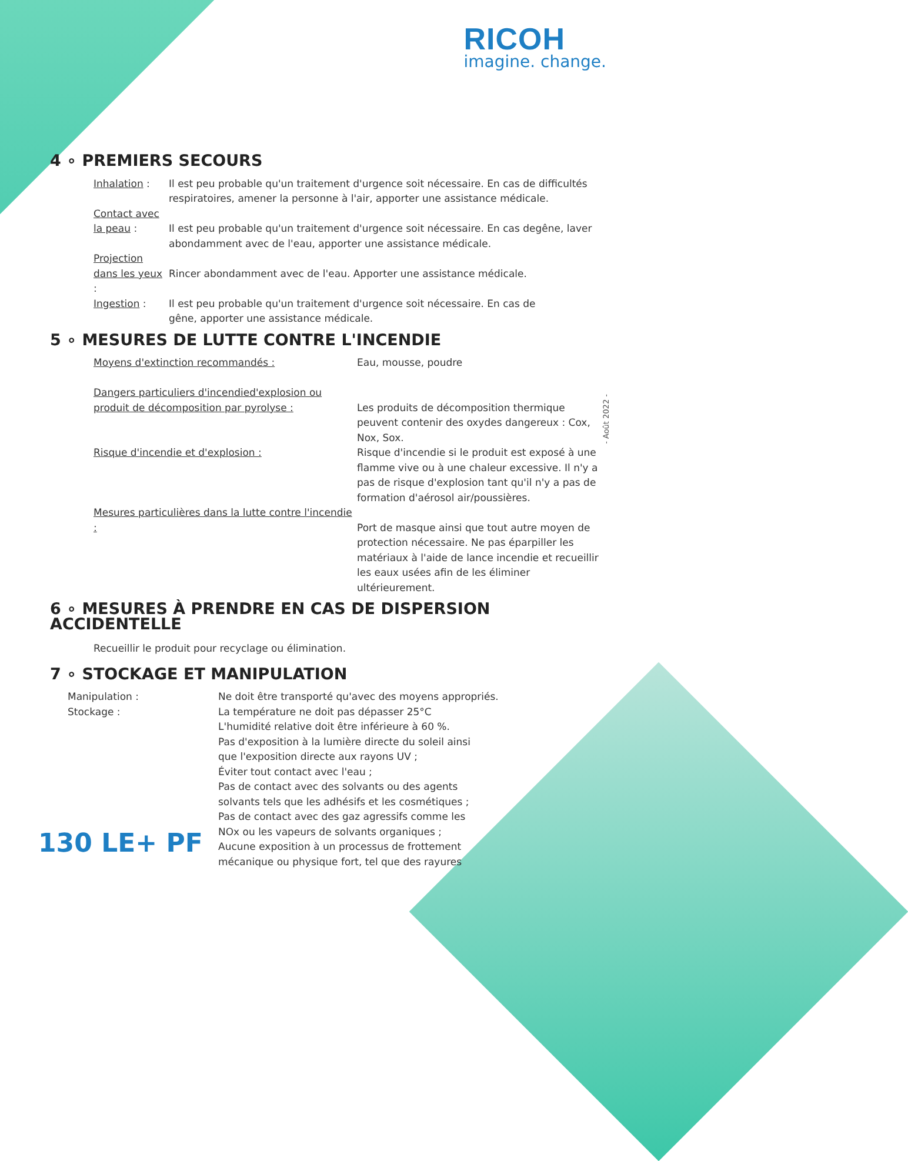RICOH
imagine. change.
- Août 2022 -
4 ∘ PREMIERS SECOURS
Inhalation : Il est peu probable qu'un traitement d'urgence soit nécessaire. En cas de difficultés respiratoires, amener la personne à l'air, apporter une assistance médicale.
Contact avec la peau :
Il est peu probable qu'un traitement d'urgence soit nécessaire. En cas degêne, laver abondamment avec de l'eau, apporter une assistance médicale.
Projection dans les yeux :
Rincer abondamment avec de l'eau. Apporter une assistance médicale.
Ingestion : Il est peu probable qu'un traitement d'urgence soit nécessaire. En cas de
gêne, apporter une assistance médicale.
5 ∘ MESURES DE LUTTE CONTRE L'INCENDIE
Moyens d'extinction recommandés : Eau, mousse, poudre
Dangers particuliers d'incendied'explosion ou produit de décomposition par pyrolyse :
Les produits de décomposition thermique peuvent contenir des oxydes dangereux : Cox, Nox, Sox.
Risque d'incendie et d'explosion : Risque d'incendie si le produit est exposé à une flamme vive ou à une chaleur excessive. Il n'y a pas de risque d'explosion tant qu'il n'y a pas de formation d'aérosol air/poussières.
Mesures particulières dans la lutte contre l'incendie :
Port de masque ainsi que tout autre moyen de protection nécessaire. Ne pas éparpiller les matériaux à l'aide de lance incendie et recueillir les eaux usées afin de les éliminer ultérieurement.
6 ∘ MESURES À PRENDRE EN CAS DE DISPERSION ACCIDENTELLE
Recueillir le produit pour recyclage ou élimination.
7 ∘ STOCKAGE ET MANIPULATION
Manipulation : Ne doit être transporté qu'avec des moyens appropriés.
Stockage : La température ne doit pas dépasser 25°C
L'humidité relative doit être inférieure à 60 %.
Pas d'exposition à la lumière directe du soleil ainsi que l'exposition directe aux rayons UV ;
Éviter tout contact avec l'eau ;
Pas de contact avec des solvants ou des agents solvants tels que les adhésifs et les cosmétiques ;
Pas de contact avec des gaz agressifs comme les NOx ou les vapeurs de solvants organiques ;
Aucune exposition à un processus de frottement mécanique ou physique fort, tel que des rayures
130 LE+ PF